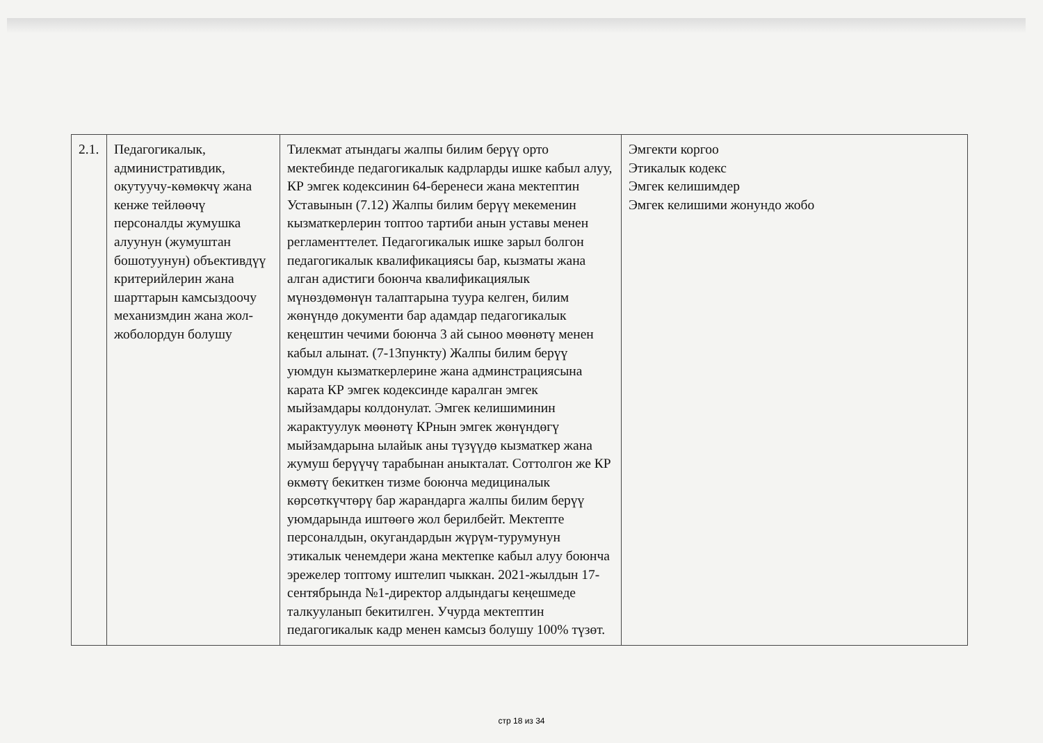| 2.1. | Педагогикалык, административдик, окутуучу-көмөкчү жана кенже тейлөөчү персоналды жумушка алуунун (жумуштан бошотуунун) объективдүү критерийлерин жана шарттарын камсыздоочу механизмдин жана жол-жоболордун болушу | Тилекмат атындагы жалпы билим берүү орто мектебинде педагогикалык кадрларды ишке кабыл алуу, КР эмгек кодексинин 64-беренеси жана мектептин Уставынын (7.12) Жалпы билим берүү мекеменин кызматкерлерин топтоо тартиби анын уставы менен регламенттелет. Педагогикалык ишке зарыл болгон педагогикалык квалификациясы бар, кызматы жана алган адистиги боюнча квалификациялык мүнөздөмөнүн талаптарына туура келген, билим жөнүндө документи бар адамдар педагогикалык кеңештин чечими боюнча 3 ай сыноо мөөнөтү менен кабыл алынат. (7-13пункту) Жалпы билим берүү уюмдун кызматкерлерине жана админстрациясына карата КР эмгек кодексинде каралган эмгек мыйзамдары колдонулат. Эмгек келишиминин жарактуулук мөөнөтү КРнын эмгек жөнүндөгү мыйзамдарына ылайык аны түзүүдө кызматкер жана жумуш берүүчү тарабынан аныкталат. Соттолгон же КР өкмөтү бекиткен тизме боюнча медициналык көрсөткүчтөрү бар жарандарга жалпы билим берүү уюмдарында иштөөгө жол берилбейт. Мектепте персоналдын, окугандардын жүрүм-турумунун этикалык ченемдери жана мектепке кабыл алуу боюнча эрежелер топтому иштелип чыккан. 2021-жылдын 17-сентябрында №1-директор алдындагы кеңешмеде талкууланып бекитилген. Учурда мектептин педагогикалык кадр менен камсыз болушу 100% түзөт. | Эмгекти коргоо Этикалык кодекс Эмгек келишимдер Эмгек келишими жонундо жобо |
стр 18 из 34